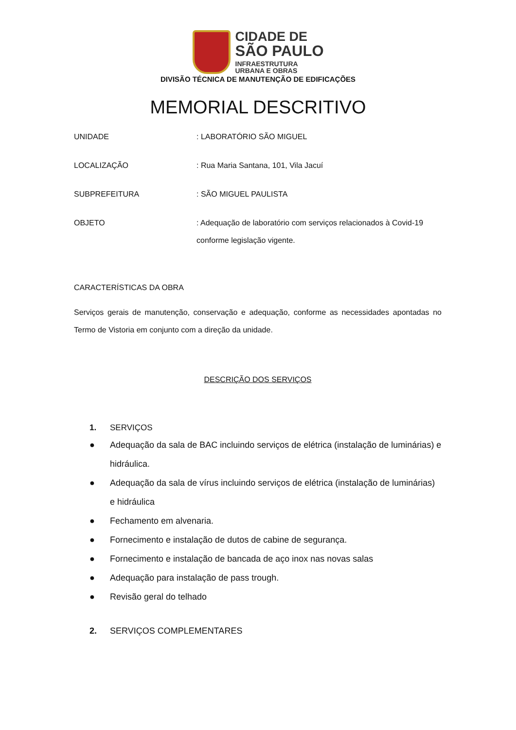CIDADE DE
SÃO PAULO
INFRAESTRUTURA
URBANA E OBRAS
DIVISÃO TÉCNICA DE MANUTENÇÃO DE EDIFICAÇÕES
MEMORIAL DESCRITIVO
UNIDADE
: LABORATÓRIO SÃO MIGUEL
LOCALIZAÇÃO
: Rua Maria Santana, 101, Vila Jacuí
SUBPREFEITURA
: SÃO MIGUEL PAULISTA
OBJETO
: Adequação de laboratório com serviços relacionados à Covid-19 conforme legislação vigente.
CARACTERÍSTICAS DA OBRA
Serviços gerais de manutenção, conservação e adequação, conforme as necessidades apontadas no Termo de Vistoria em conjunto com a direção da unidade.
DESCRIÇÃO DOS SERVIÇOS
1. SERVIÇOS
● Adequação da sala de BAC incluindo serviços de elétrica (instalação de luminárias) e hidráulica.
● Adequação da sala de vírus incluindo serviços de elétrica (instalação de luminárias) e hidráulica
● Fechamento em alvenaria.
● Fornecimento e instalação de dutos de cabine de segurança.
● Fornecimento e instalação de bancada de aço inox nas novas salas
● Adequação para instalação de pass trough.
● Revisão geral do telhado
2. SERVIÇOS COMPLEMENTARES